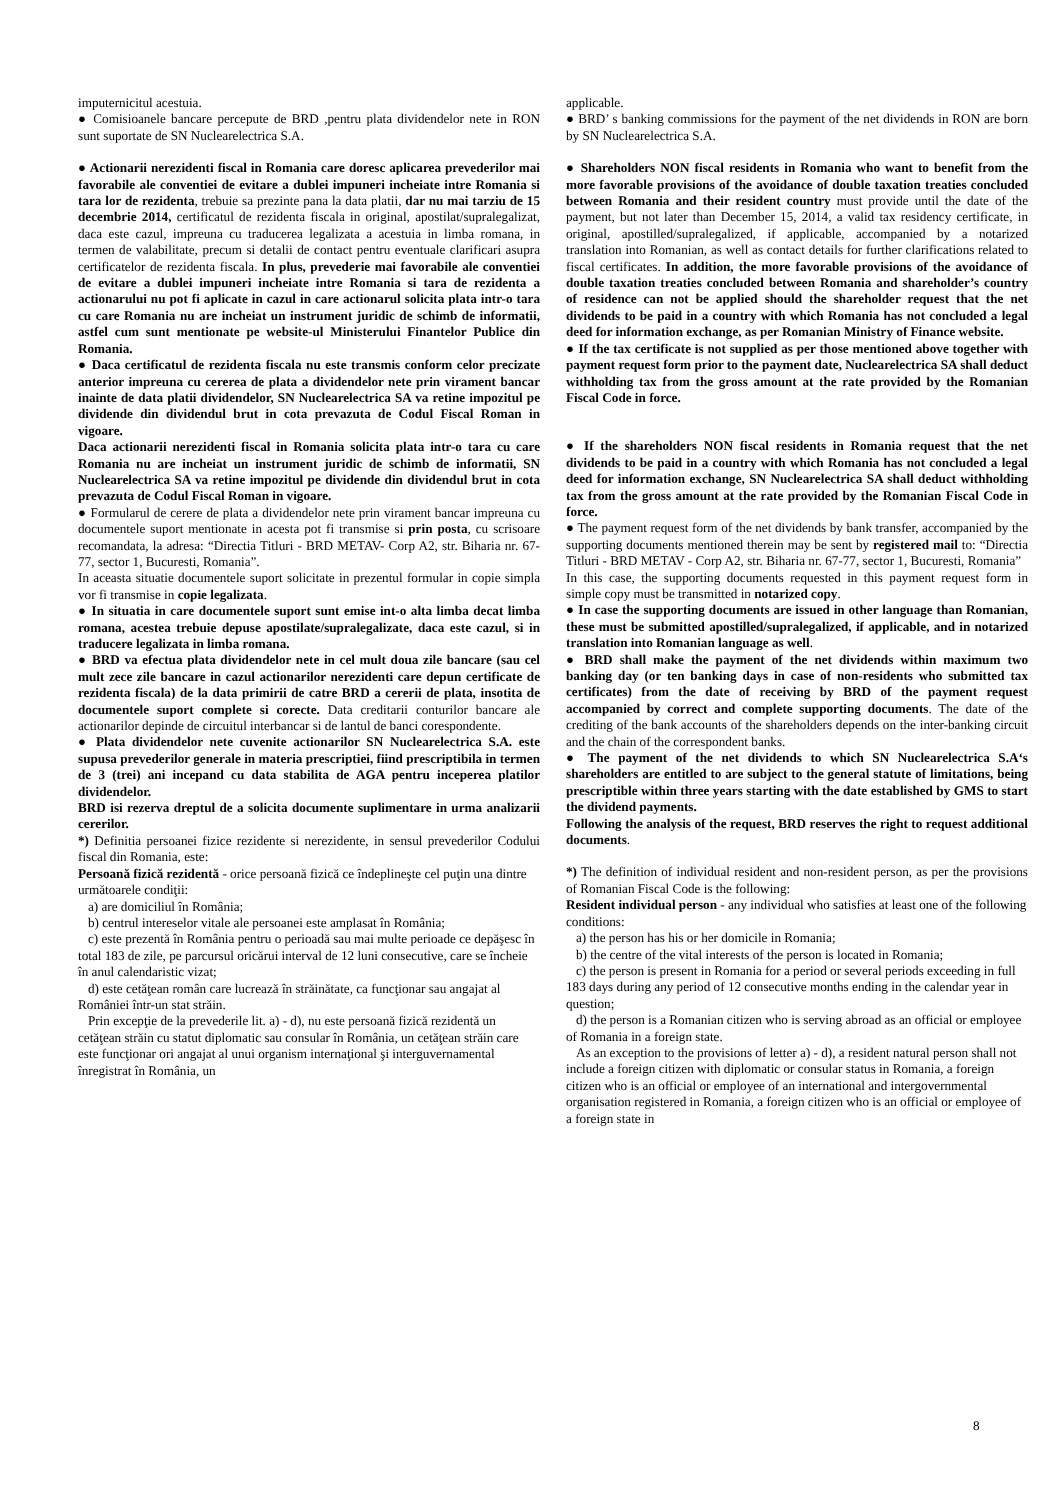imputernicitul acestuia.
● Comisioanele bancare percepute de BRD ,pentru plata dividendelor nete in RON sunt suportate de SN Nuclearelectrica S.A.
● Actionarii nerezidenti fiscal in Romania care doresc aplicarea prevederilor mai favorabile ale conventiei de evitare a dublei impuneri incheiate intre Romania si tara lor de rezidenta, trebuie sa prezinte pana la data platii, dar nu mai tarziu de 15 decembrie 2014, certificatul de rezidenta fiscala in original, apostilat/supralegalizat, daca este cazul, impreuna cu traducerea legalizata a acestuia in limba romana, in termen de valabilitate, precum si detalii de contact pentru eventuale clarificari asupra certificatelor de rezidenta fiscala. In plus, prevederie mai favorabile ale conventiei de evitare a dublei impuneri incheiate intre Romania si tara de rezidenta a actionarului nu pot fi aplicate in cazul in care actionarul solicita plata intr-o tara cu care Romania nu are incheiat un instrument juridic de schimb de informatii, astfel cum sunt mentionate pe website-ul Ministerului Finantelor Publice din Romania.
● Daca certificatul de rezidenta fiscala nu este transmis conform celor precizate anterior impreuna cu cererea de plata a dividendelor nete prin virament bancar inainte de data platii dividendelor, SN Nuclearelectrica SA va retine impozitul pe dividende din dividendul brut in cota prevazuta de Codul Fiscal Roman in vigoare.
Daca actionarii nerezidenti fiscal in Romania solicita plata intr-o tara cu care Romania nu are incheiat un instrument juridic de schimb de informatii, SN Nuclearelectrica SA va retine impozitul pe dividende din dividendul brut in cota prevazuta de Codul Fiscal Roman in vigoare.
● Formularul de cerere de plata a dividendelor nete prin virament bancar impreuna cu documentele suport mentionate in acesta pot fi transmise si prin posta, cu scrisoare recomandata, la adresa: “Directia Titluri - BRD METAV- Corp A2, str. Biharia nr. 67-77, sector 1, Bucuresti, Romania”.
In aceasta situatie documentele suport solicitate in prezentul formular in copie simpla vor fi transmise in copie legalizata.
● In situatia in care documentele suport sunt emise int-o alta limba decat limba romana, acestea trebuie depuse apostilate/supralegalizate, daca este cazul, si in traducere legalizata in limba romana.
● BRD va efectua plata dividendelor nete in cel mult doua zile bancare (sau cel mult zece zile bancare in cazul actionarilor nerezidenti care depun certificate de rezidenta fiscala) de la data primirii de catre BRD a cererii de plata, insotita de documentele suport complete si corecte. Data creditarii conturilor bancare ale actionarilor depinde de circuitul interbancar si de lantul de banci corespondente.
● Plata dividendelor nete cuvenite actionarilor SN Nuclearelectrica S.A. este supusa prevederilor generale in materia prescriptiei, fiind prescriptibila in termen de 3 (trei) ani incepand cu data stabilita de AGA pentru inceperea platilor dividendelor.
BRD isi rezerva dreptul de a solicita documente suplimentare in urma analizarii cererilor.
*) Definitia persoanei fizice rezidente si nerezidente, in sensul prevederilor Codului fiscal din Romania, este:
Persoană fizică rezidentă - orice persoană fizică ce îndeplineşte cel puţin una dintre următoarele condiţii:
a) are domiciliul în România;
b) centrul intereselor vitale ale persoanei este amplasat în România;
c) este prezentă în România pentru o perioadă sau mai multe perioade ce depăşesc în total 183 de zile, pe parcursul oricărui interval de 12 luni consecutive, care se încheie în anul calendaristic vizat;
d) este cetăţean român care lucrează în străinătate, ca funcţionar sau angajat al României într-un stat străin.
Prin excepţie de la prevederile lit. a) - d), nu este persoană fizică rezidentă un cetăţean străin cu statut diplomatic sau consular în România, un cetăţean străin care este funcţionar ori angajat al unui organism internaţional şi interguvernamental înregistrat în România, un
applicable.
● BRD’ s banking commissions for the payment of the net dividends in RON are born by SN Nuclearelectrica S.A.
● Shareholders NON fiscal residents in Romania who want to benefit from the more favorable provisions of the avoidance of double taxation treaties concluded between Romania and their resident country must provide until the date of the payment, but not later than December 15, 2014, a valid tax residency certificate, in original, apostilled/supralegalized, if applicable, accompanied by a notarized translation into Romanian, as well as contact details for further clarifications related to fiscal certificates. In addition, the more favorable provisions of the avoidance of double taxation treaties concluded between Romania and shareholder’s country of residence can not be applied should the shareholder request that the net dividends to be paid in a country with which Romania has not concluded a legal deed for information exchange, as per Romanian Ministry of Finance website.
● If the tax certificate is not supplied as per those mentioned above together with payment request form prior to the payment date, Nuclearelectrica SA shall deduct withholding tax from the gross amount at the rate provided by the Romanian Fiscal Code in force.
● If the shareholders NON fiscal residents in Romania request that the net dividends to be paid in a country with which Romania has not concluded a legal deed for information exchange, SN Nuclearelectrica SA shall deduct withholding tax from the gross amount at the rate provided by the Romanian Fiscal Code in force.
● The payment request form of the net dividends by bank transfer, accompanied by the supporting documents mentioned therein may be sent by registered mail to: “Directia Titluri - BRD METAV - Corp A2, str. Biharia nr. 67-77, sector 1, Bucuresti, Romania”
In this case, the supporting documents requested in this payment request form in simple copy must be transmitted in notarized copy.
● In case the supporting documents are issued in other language than Romanian, these must be submitted apostilled/supralegalized, if applicable, and in notarized translation into Romanian language as well.
● BRD shall make the payment of the net dividends within maximum two banking day (or ten banking days in case of non-residents who submitted tax certificates) from the date of receiving by BRD of the payment request accompanied by correct and complete supporting documents. The date of the crediting of the bank accounts of the shareholders depends on the inter-banking circuit and the chain of the correspondent banks.
● The payment of the net dividends to which SN Nuclearelectrica S.A‘s shareholders are entitled to are subject to the general statute of limitations, being prescriptible within three years starting with the date established by GMS to start the dividend payments.
Following the analysis of the request, BRD reserves the right to request additional documents.
*) The definition of individual resident and non-resident person, as per the provisions of Romanian Fiscal Code is the following:
Resident individual person - any individual who satisfies at least one of the following conditions:
a) the person has his or her domicile in Romania;
b) the centre of the vital interests of the person is located in Romania;
c) the person is present in Romania for a period or several periods exceeding in full 183 days during any period of 12 consecutive months ending in the calendar year in question;
d) the person is a Romanian citizen who is serving abroad as an official or employee of Romania in a foreign state.
As an exception to the provisions of letter a) - d), a resident natural person shall not include a foreign citizen with diplomatic or consular status in Romania, a foreign citizen who is an official or employee of an international and intergovernmental organisation registered in Romania, a foreign citizen who is an official or employee of a foreign state in
8